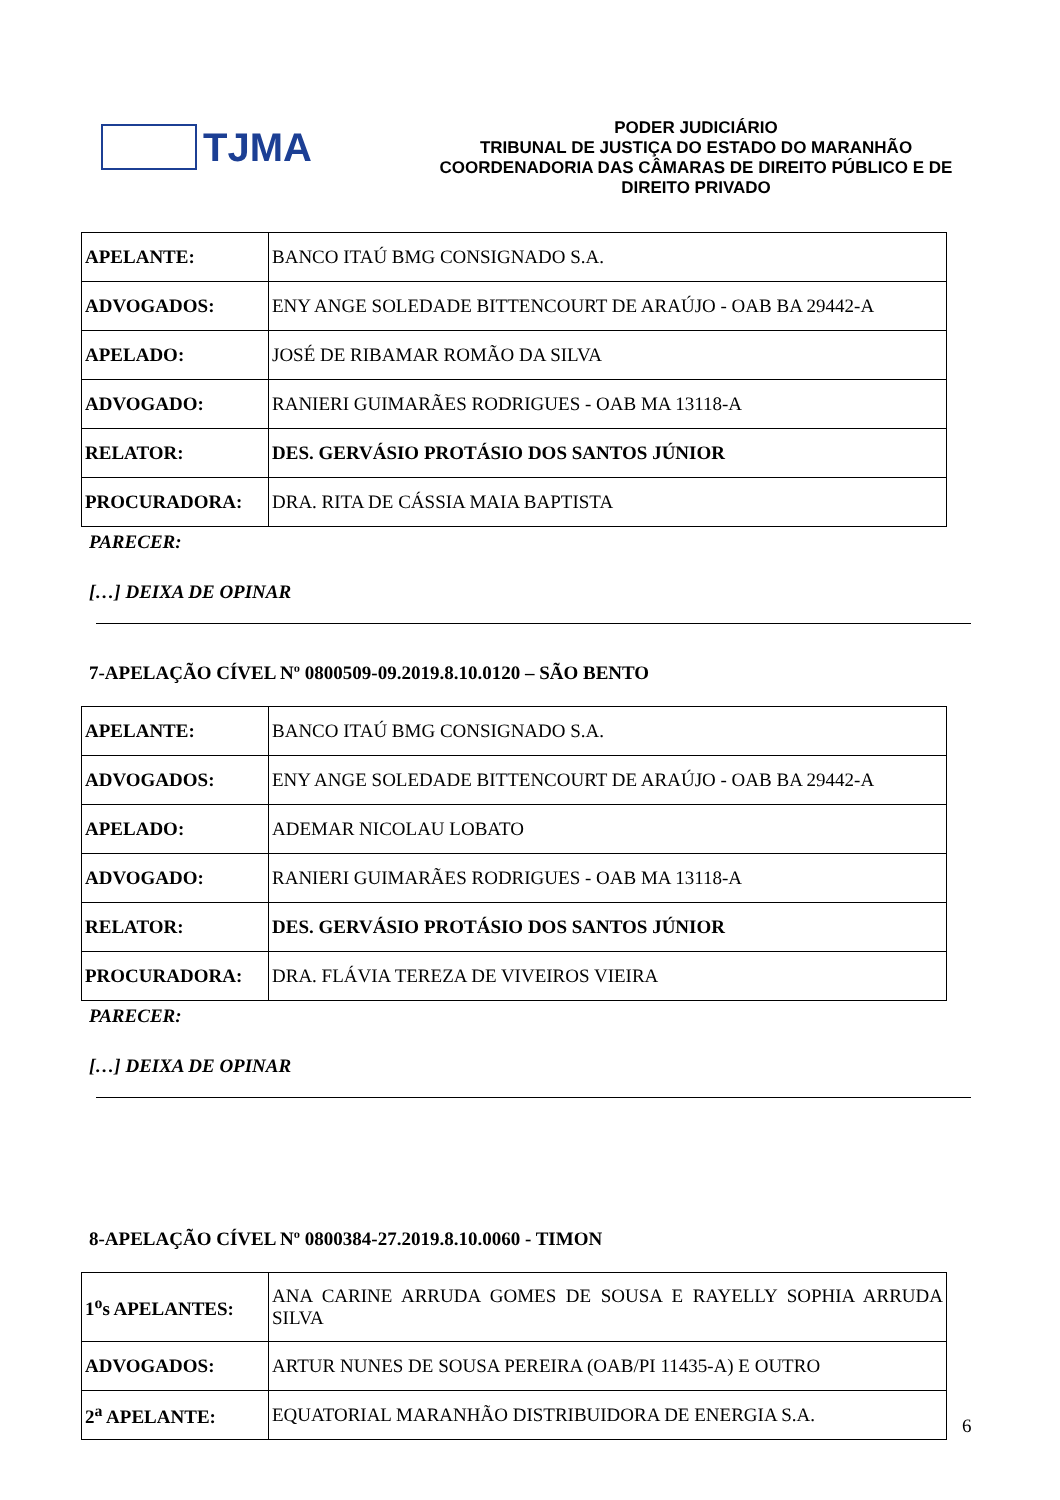TJMA
PODER JUDICIÁRIO
TRIBUNAL DE JUSTIÇA DO ESTADO DO MARANHÃO
COORDENADORIA DAS CÂMARAS DE DIREITO PÚBLICO E DE DIREITO PRIVADO
| APELANTE: | BANCO ITAÚ BMG CONSIGNADO S.A. |
| ADVOGADOS: | ENY ANGE SOLEDADE BITTENCOURT DE ARAÚJO - OAB BA 29442-A |
| APELADO: | JOSÉ DE RIBAMAR ROMÃO DA SILVA |
| ADVOGADO: | RANIERI GUIMARÃES RODRIGUES - OAB MA 13118-A |
| RELATOR: | DES. GERVÁSIO PROTÁSIO DOS SANTOS JÚNIOR |
| PROCURADORA: | DRA. RITA DE CÁSSIA MAIA BAPTISTA |
PARECER:
[…] DEIXA DE OPINAR
7-APELAÇÃO CÍVEL Nº 0800509-09.2019.8.10.0120 – SÃO BENTO
| APELANTE: | BANCO ITAÚ BMG CONSIGNADO S.A. |
| ADVOGADOS: | ENY ANGE SOLEDADE BITTENCOURT DE ARAÚJO - OAB BA 29442-A |
| APELADO: | ADEMAR NICOLAU LOBATO |
| ADVOGADO: | RANIERI GUIMARÃES RODRIGUES - OAB MA 13118-A |
| RELATOR: | DES. GERVÁSIO PROTÁSIO DOS SANTOS JÚNIOR |
| PROCURADORA: | DRA. FLÁVIA TEREZA DE VIVEIROS VIEIRA |
PARECER:
[…] DEIXA DE OPINAR
8-APELAÇÃO CÍVEL Nº 0800384-27.2019.8.10.0060 - TIMON
| 1<sup>o</sup>s APELANTES: | ANA CARINE ARRUDA GOMES DE SOUSA E RAYELLY SOPHIA ARRUDA SILVA |
| ADVOGADOS: | ARTUR NUNES DE SOUSA PEREIRA (OAB/PI 11435-A) E OUTRO |
| 2<sup>a</sup> APELANTE: | EQUATORIAL MARANHÃO DISTRIBUIDORA DE ENERGIA S.A. |
6